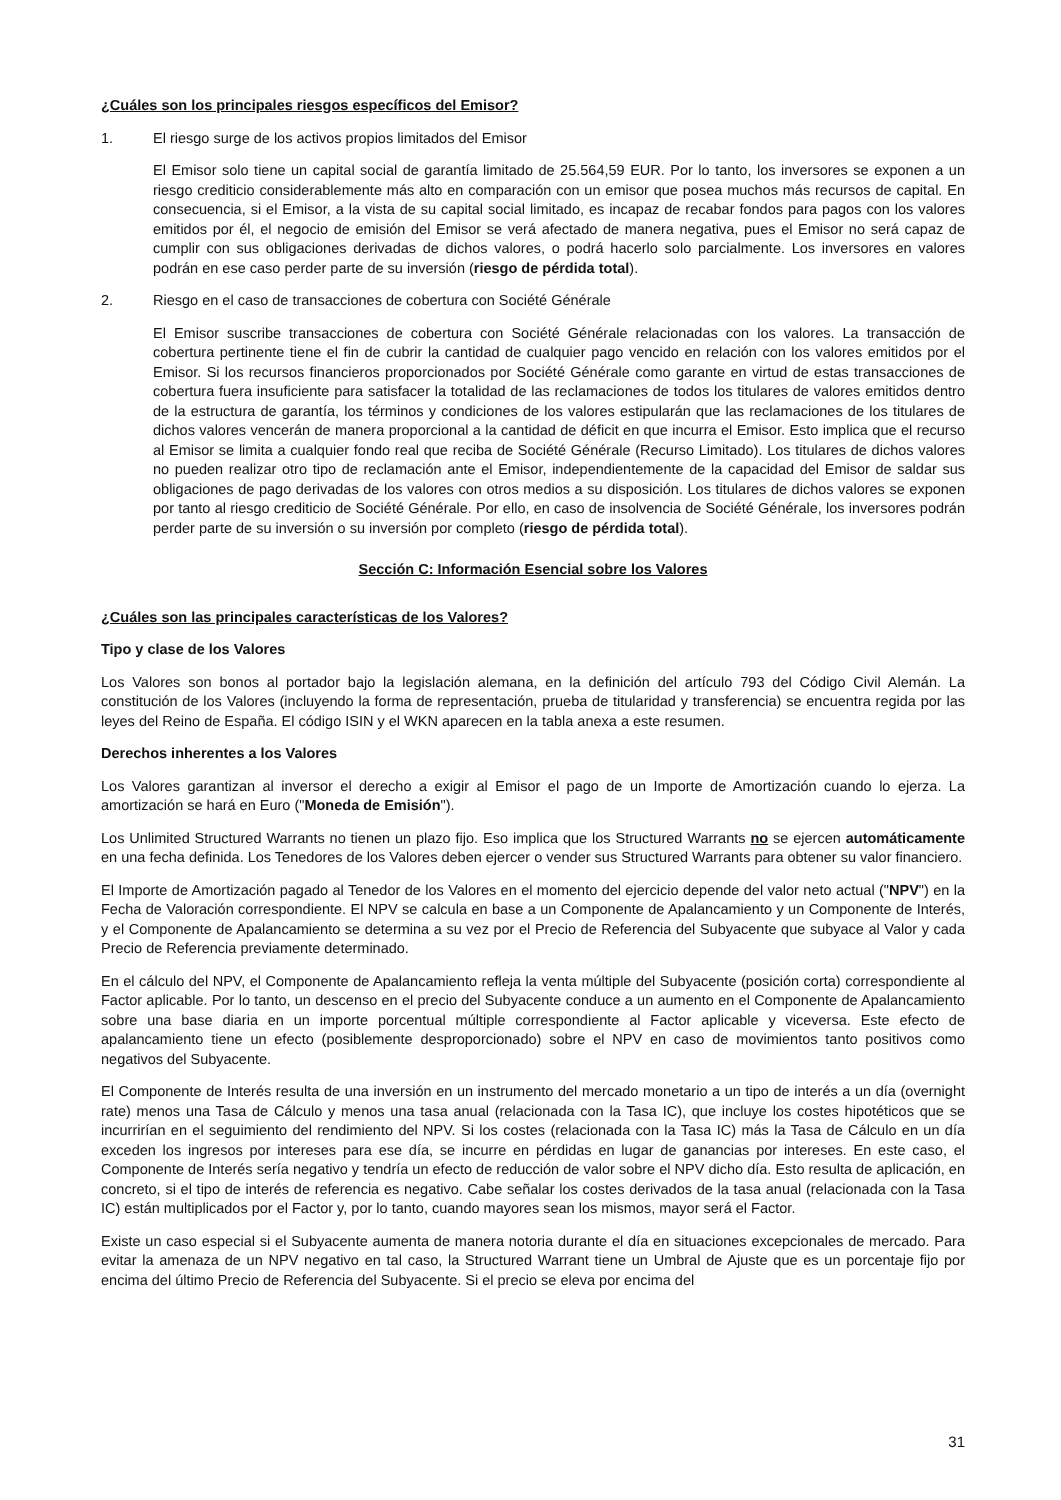¿Cuáles son los principales riesgos específicos del Emisor?
1. El riesgo surge de los activos propios limitados del Emisor
El Emisor solo tiene un capital social de garantía limitado de 25.564,59 EUR. Por lo tanto, los inversores se exponen a un riesgo crediticio considerablemente más alto en comparación con un emisor que posea muchos más recursos de capital. En consecuencia, si el Emisor, a la vista de su capital social limitado, es incapaz de recabar fondos para pagos con los valores emitidos por él, el negocio de emisión del Emisor se verá afectado de manera negativa, pues el Emisor no será capaz de cumplir con sus obligaciones derivadas de dichos valores, o podrá hacerlo solo parcialmente. Los inversores en valores podrán en ese caso perder parte de su inversión (riesgo de pérdida total).
2. Riesgo en el caso de transacciones de cobertura con Société Générale
El Emisor suscribe transacciones de cobertura con Société Générale relacionadas con los valores. La transacción de cobertura pertinente tiene el fin de cubrir la cantidad de cualquier pago vencido en relación con los valores emitidos por el Emisor. Si los recursos financieros proporcionados por Société Générale como garante en virtud de estas transacciones de cobertura fuera insuficiente para satisfacer la totalidad de las reclamaciones de todos los titulares de valores emitidos dentro de la estructura de garantía, los términos y condiciones de los valores estipularán que las reclamaciones de los titulares de dichos valores vencerán de manera proporcional a la cantidad de déficit en que incurra el Emisor. Esto implica que el recurso al Emisor se limita a cualquier fondo real que reciba de Société Générale (Recurso Limitado). Los titulares de dichos valores no pueden realizar otro tipo de reclamación ante el Emisor, independientemente de la capacidad del Emisor de saldar sus obligaciones de pago derivadas de los valores con otros medios a su disposición. Los titulares de dichos valores se exponen por tanto al riesgo crediticio de Société Générale. Por ello, en caso de insolvencia de Société Générale, los inversores podrán perder parte de su inversión o su inversión por completo (riesgo de pérdida total).
Sección C: Información Esencial sobre los Valores
¿Cuáles son las principales características de los Valores?
Tipo y clase de los Valores
Los Valores son bonos al portador bajo la legislación alemana, en la definición del artículo 793 del Código Civil Alemán. La constitución de los Valores (incluyendo la forma de representación, prueba de titularidad y transferencia) se encuentra regida por las leyes del Reino de España. El código ISIN y el WKN aparecen en la tabla anexa a este resumen.
Derechos inherentes a los Valores
Los Valores garantizan al inversor el derecho a exigir al Emisor el pago de un Importe de Amortización cuando lo ejerza. La amortización se hará en Euro ("Moneda de Emisión").
Los Unlimited Structured Warrants no tienen un plazo fijo. Eso implica que los Structured Warrants no se ejercen automáticamente en una fecha definida. Los Tenedores de los Valores deben ejercer o vender sus Structured Warrants para obtener su valor financiero.
El Importe de Amortización pagado al Tenedor de los Valores en el momento del ejercicio depende del valor neto actual ("NPV") en la Fecha de Valoración correspondiente. El NPV se calcula en base a un Componente de Apalancamiento y un Componente de Interés, y el Componente de Apalancamiento se determina a su vez por el Precio de Referencia del Subyacente que subyace al Valor y cada Precio de Referencia previamente determinado.
En el cálculo del NPV, el Componente de Apalancamiento refleja la venta múltiple del Subyacente (posición corta) correspondiente al Factor aplicable. Por lo tanto, un descenso en el precio del Subyacente conduce a un aumento en el Componente de Apalancamiento sobre una base diaria en un importe porcentual múltiple correspondiente al Factor aplicable y viceversa. Este efecto de apalancamiento tiene un efecto (posiblemente desproporcionado) sobre el NPV en caso de movimientos tanto positivos como negativos del Subyacente.
El Componente de Interés resulta de una inversión en un instrumento del mercado monetario a un tipo de interés a un día (overnight rate) menos una Tasa de Cálculo y menos una tasa anual (relacionada con la Tasa IC), que incluye los costes hipotéticos que se incurrirían en el seguimiento del rendimiento del NPV. Si los costes (relacionada con la Tasa IC) más la Tasa de Cálculo en un día exceden los ingresos por intereses para ese día, se incurre en pérdidas en lugar de ganancias por intereses. En este caso, el Componente de Interés sería negativo y tendría un efecto de reducción de valor sobre el NPV dicho día. Esto resulta de aplicación, en concreto, si el tipo de interés de referencia es negativo. Cabe señalar los costes derivados de la tasa anual (relacionada con la Tasa IC) están multiplicados por el Factor y, por lo tanto, cuando mayores sean los mismos, mayor será el Factor.
Existe un caso especial si el Subyacente aumenta de manera notoria durante el día en situaciones excepcionales de mercado. Para evitar la amenaza de un NPV negativo en tal caso, la Structured Warrant tiene un Umbral de Ajuste que es un porcentaje fijo por encima del último Precio de Referencia del Subyacente. Si el precio se eleva por encima del
31